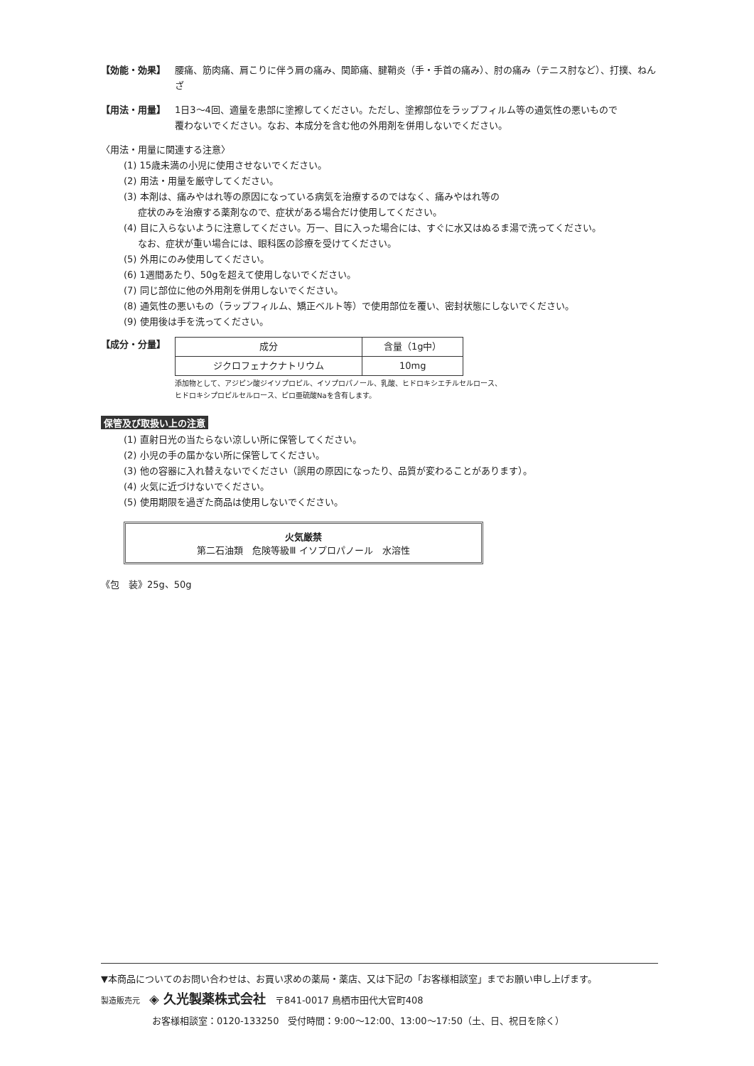【効能・効果】 腰痛、筋肉痛、肩こりに伴う肩の痛み、関節痛、腱鞘炎（手・手首の痛み）、肘の痛み（テニス肘など）、打撲、ねんざ
【用法・用量】 1日3～4回、適量を患部に塗擦してください。ただし、塗擦部位をラップフィルム等の通気性の悪いもので
覆わないでください。なお、本成分を含む他の外用剤を併用しないでください。
〈用法・用量に関連する注意〉
(1) 15歳未満の小児に使用させないでください。
(2) 用法・用量を厳守してください。
(3) 本剤は、痛みやはれ等の原因になっている病気を治療するのではなく、痛みやはれ等の
症状のみを治療する薬剤なので、症状がある場合だけ使用してください。
(4) 目に入らないように注意してください。万一、目に入った場合には、すぐに水又はぬるま湯で洗ってください。
なお、症状が重い場合には、眼科医の診療を受けてください。
(5) 外用にのみ使用してください。
(6) 1週間あたり、50gを超えて使用しないでください。
(7) 同じ部位に他の外用剤を併用しないでください。
(8) 通気性の悪いもの（ラップフィルム、矯正ベルト等）で使用部位を覆い、密封状態にしないでください。
(9) 使用後は手を洗ってください。
【成分・分量】
| 成分 | 含量（1g中） |
| ジクロフェナクナトリウム | 10mg |
添加物として、アジピン酸ジイソプロピル、イソプロパノール、乳酸、ヒドロキシエチルセルロース、
ヒドロキシプロピルセルロース、ピロ亜硫酸Naを含有します。
保管及び取扱い上の注意
(1) 直射日光の当たらない涼しい所に保管してください。
(2) 小児の手の届かない所に保管してください。
(3) 他の容器に入れ替えないでください（誤用の原因になったり、品質が変わることがあります）。
(4) 火気に近づけないでください。
(5) 使用期限を過ぎた商品は使用しないでください。
火気厳禁
第二石油類　危険等級Ⅲ イソプロパノール　水溶性
《包　装》25g、50g
▼本商品についてのお問い合わせは、お買い求めの薬局・薬店、又は下記の「お客様相談室」までお願い申し上げます。
製造販売元　◈ 久光製薬株式会社　〒841-0017 鳥栖市田代大官町408
お客様相談室：0120-133250　受付時間：9:00～12:00、13:00～17:50（土、日、祝日を除く）